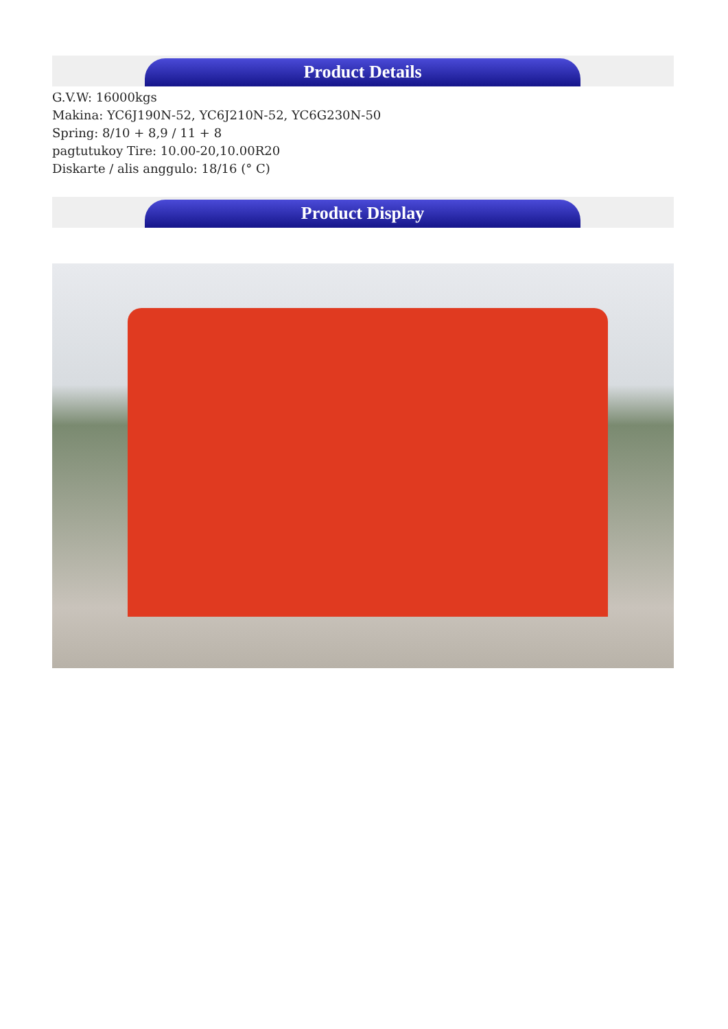Product Details
G.V.W: 16000kgs
Makina: YC6J190N-52, YC6J210N-52, YC6G230N-50
Spring: 8/10 + 8,9 / 11 + 8
pagtutukoy Tire: 10.00-20,10.00R20
Diskarte / alis anggulo: 18/16 (° C)
Product Display